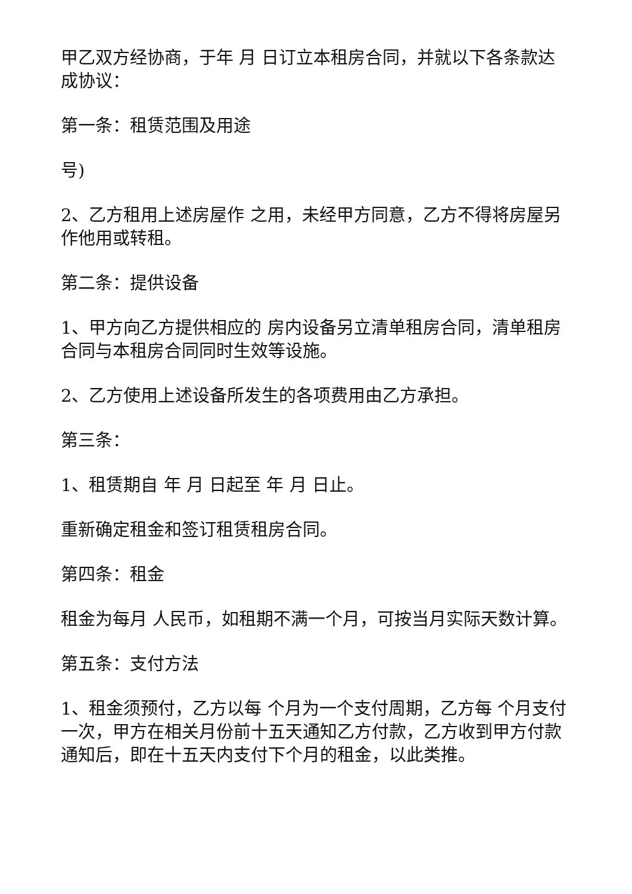甲乙双方经协商，于年 月 日订立本租房合同，并就以下各条款达成协议：
第一条：租赁范围及用途
号)
2、乙方租用上述房屋作 之用，未经甲方同意，乙方不得将房屋另作他用或转租。
第二条：提供设备
1、甲方向乙方提供相应的 房内设备另立清单租房合同，清单租房合同与本租房合同同时生效等设施。
2、乙方使用上述设备所发生的各项费用由乙方承担。
第三条：
1、租赁期自 年 月 日起至 年 月 日止。
重新确定租金和签订租赁租房合同。
第四条：租金
租金为每月 人民币，如租期不满一个月，可按当月实际天数计算。
第五条：支付方法
1、租金须预付，乙方以每 个月为一个支付周期，乙方每 个月支付一次，甲方在相关月份前十五天通知乙方付款，乙方收到甲方付款通知后，即在十五天内支付下个月的租金，以此类推。